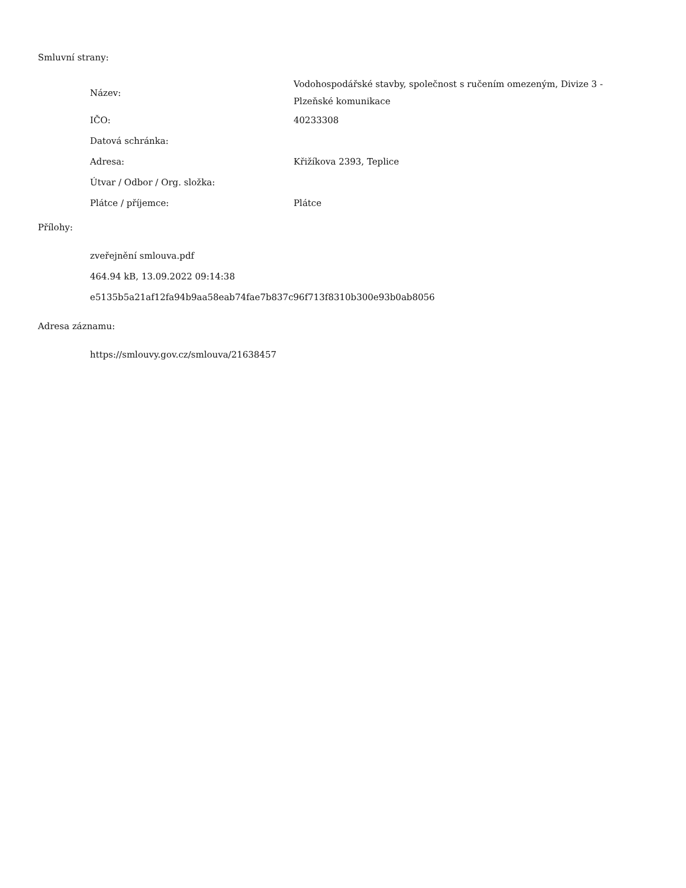Smluvní strany:
| Název: | Vodohospodářské stavby, společnost s ručením omezeným, Divize 3 - Plzeňské komunikace |
| IČO: | 40233308 |
| Datová schránka: | |
| Adresa: | Křižíkova 2393, Teplice |
| Útvar / Odbor / Org. složka: | |
| Plátce / příjemce: | Plátce |
Přílohy:
zveřejnění smlouva.pdf
464.94 kB, 13.09.2022 09:14:38
e5135b5a21af12fa94b9aa58eab74fae7b837c96f713f8310b300e93b0ab8056
Adresa záznamu:
https://smlouvy.gov.cz/smlouva/21638457